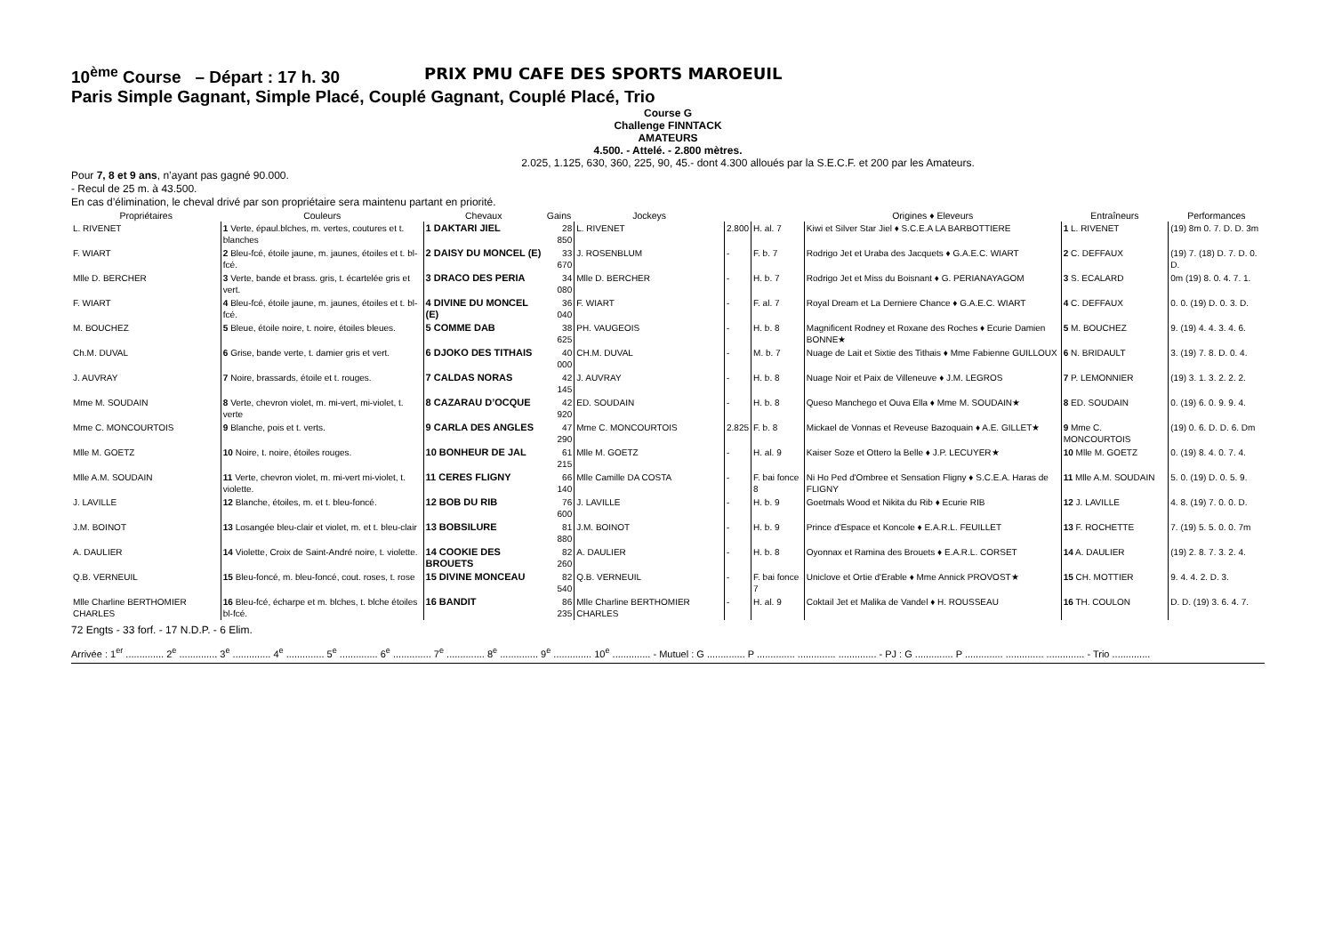10<sup>ème</sup> Course – Départ : 17 h. 30 PRIX PMU CAFE DES SPORTS MAROEUIL
Paris Simple Gagnant, Simple Placé, Couplé Gagnant, Couplé Placé, Trio
Course G
Challenge FINNTACK
AMATEURS
4.500. - Attelé. - 2.800 mètres.
2.025, 1.125, 630, 360, 225, 90, 45.- dont 4.300 alloués par la S.E.C.F. et 200 par les Amateurs.
Pour 7, 8 et 9 ans, n’ayant pas gagné 90.000.
- Recul de 25 m. à 43.500.
En cas d’élimination, le cheval drivé par son propriétaire sera maintenu partant en priorité.
| Propriétaires | Couleurs | Chevaux | Gains | Jockeys | | | Origines ♦ Eleveurs | Entraîneurs | Performances |
| --- | --- | --- | --- | --- | --- | --- | --- | --- | --- |
| L. RIVENET | 1 Verte, épaul.blches, m. vertes, coutures et t. blanches | 1 DAKTARI JIEL | 28 850 | L. RIVENET | 2.800 | H. al. 7 | Kiwi et Silver Star Jiel ♦ S.C.E.A LA BARBOTTIERE | 1 L. RIVENET | (19) 8m 0. 7. D. D. 3m |
| F. WIART | 2 Bleu-fcé, étoile jaune, m. jaunes, étoiles et t. bl-fcé. | 2 DAISY DU MONCEL (E) | 33 670 | J. ROSENBLUM | - | F. b. 7 | Rodrigo Jet et Uraba des Jacquets ♦ G.A.E.C. WIART | 2 C. DEFFAUX | (19) 7. (18) D. 7. D. 0. D. |
| Mlle D. BERCHER | 3 Verte, bande et brass. gris, t. écartelée gris et vert. | 3 DRACO DES PERIA | 34 080 | Mlle D. BERCHER | - | H. b. 7 | Rodrigo Jet et Miss du Boisnant ♦ G. PERIANAYAGOM | 3 S. ECALARD | 0m (19) 8. 0. 4. 7. 1. |
| F. WIART | 4 Bleu-fcé, étoile jaune, m. jaunes, étoiles et t. bl-fcé. | 4 DIVINE DU MONCEL (E) | 36 040 | F. WIART | - | F. al. 7 | Royal Dream et La Derniere Chance ♦ G.A.E.C. WIART | 4 C. DEFFAUX | 0. 0. (19) D. 0. 3. D. |
| M. BOUCHEZ | 5 Bleue, étoile noire, t. noire, étoiles bleues. | 5 COMME DAB | 38 625 | PH. VAUGEOIS | - | H. b. 8 | Magnificent Rodney et Roxane des Roches ♦ Ecurie Damien BONNE★ | 5 M. BOUCHEZ | 9. (19) 4. 4. 3. 4. 6. |
| Ch.M. DUVAL | 6 Grise, bande verte, t. damier gris et vert. | 6 DJOKO DES TITHAIS | 40 000 | CH.M. DUVAL | - | M. b. 7 | Nuage de Lait et Sixtie des Tithais ♦ Mme Fabienne GUILLOUX | 6 N. BRIDAULT | 3. (19) 7. 8. D. 0. 4. |
| J. AUVRAY | 7 Noire, brassards, étoile et t. rouges. | 7 CALDAS NORAS | 42 145 | J. AUVRAY | - | H. b. 8 | Nuage Noir et Paix de Villeneuve ♦ J.M. LEGROS | 7 P. LEMONNIER | (19) 3. 1. 3. 2. 2. 2. |
| Mme M. SOUDAIN | 8 Verte, chevron violet, m. mi-vert, mi-violet, t. verte | 8 CAZARAU D’OCQUE | 42 920 | ED. SOUDAIN | - | H. b. 8 | Queso Manchego et Ouva Ella ♦ Mme M. SOUDAIN★ | 8 ED. SOUDAIN | 0. (19) 6. 0. 9. 9. 4. |
| Mme C. MONCOURTOIS | 9 Blanche, pois et t. verts. | 9 CARLA DES ANGLES | 47 290 | Mme C. MONCOURTOIS | 2.825 | F. b. 8 | Mickael de Vonnas et Reveuse Bazoquain ♦ A.E. GILLET★ | 9 Mme C. MONCOURTOIS | (19) 0. 6. D. D. 6. Dm |
| Mlle M. GOETZ | 10 Noire, t. noire, étoiles rouges. | 10 BONHEUR DE JAL | 61 215 | Mlle M. GOETZ | - | H. al. 9 | Kaiser Soze et Ottero la Belle ♦ J.P. LECUYER★ | 10 Mlle M. GOETZ | 0. (19) 8. 4. 0. 7. 4. |
| Mlle A.M. SOUDAIN | 11 Verte, chevron violet, m. mi-vert mi-violet, t. violette. | 11 CERES FLIGNY | 66 140 | Mlle Camille DA COSTA | - | F. bai fonce 8 | Ni Ho Ped d'Ombree et Sensation Fligny ♦ S.C.E.A. Haras de FLIGNY | 11 Mlle A.M. SOUDAIN | 5. 0. (19) D. 0. 5. 9. |
| J. LAVILLE | 12 Blanche, étoiles, m. et t. bleu-foncé. | 12 BOB DU RIB | 76 600 | J. LAVILLE | - | H. b. 9 | Goetmals Wood et Nikita du Rib ♦ Ecurie RIB | 12 J. LAVILLE | 4. 8. (19) 7. 0. 0. D. |
| J.M. BOINOT | 13 Losangée bleu-clair et violet, m. et t. bleu-clair | 13 BOBSILURE | 81 880 | J.M. BOINOT | - | H. b. 9 | Prince d'Espace et Koncole ♦ E.A.R.L. FEUILLET | 13 F. ROCHETTE | 7. (19) 5. 5. 0. 0. 7m |
| A. DAULIER | 14 Violette, Croix de Saint-André noire, t. violette. | 14 COOKIE DES BROUETS | 82 260 | A. DAULIER | - | H. b. 8 | Oyonnax et Ramina des Brouets ♦ E.A.R.L. CORSET | 14 A. DAULIER | (19) 2. 8. 7. 3. 2. 4. |
| Q.B. VERNEUIL | 15 Bleu-foncé, m. bleu-foncé, cout. roses, t. rose | 15 DIVINE MONCEAU | 82 540 | Q.B. VERNEUIL | - | F. bai fonce 7 | Uniclove et Ortie d'Erable ♦ Mme Annick PROVOST★ | 15 CH. MOTTIER | 9. 4. 4. 2. D. 3. |
| Mlle Charline BERTHOMIER CHARLES | 16 Bleu-fcé, écharpe et m. blches, t. blche étoiles bl-fcé. | 16 BANDIT | 86 235 | Mlle Charline BERTHOMIER CHARLES | - | H. al. 9 | Coktail Jet et Malika de Vandel ♦ H. ROUSSEAU | 16 TH. COULON | D. D. (19) 3. 6. 4. 7. |
72 Engts - 33 forf. - 17 N.D.P. - 6 Elim.
Arrivée : 1<sup>er</sup> .............. 2<sup>e</sup> .............. 3<sup>e</sup> .............. 4<sup>e</sup> .............. 5<sup>e</sup> .............. 6<sup>e</sup> .............. 7<sup>e</sup> .............. 8<sup>e</sup> .............. 9<sup>e</sup> .............. 10<sup>e</sup> .............. - Mutuel : G .............. P .............. .............. .............. - PJ : G .............. P .............. .............. .............. - Trio ..............